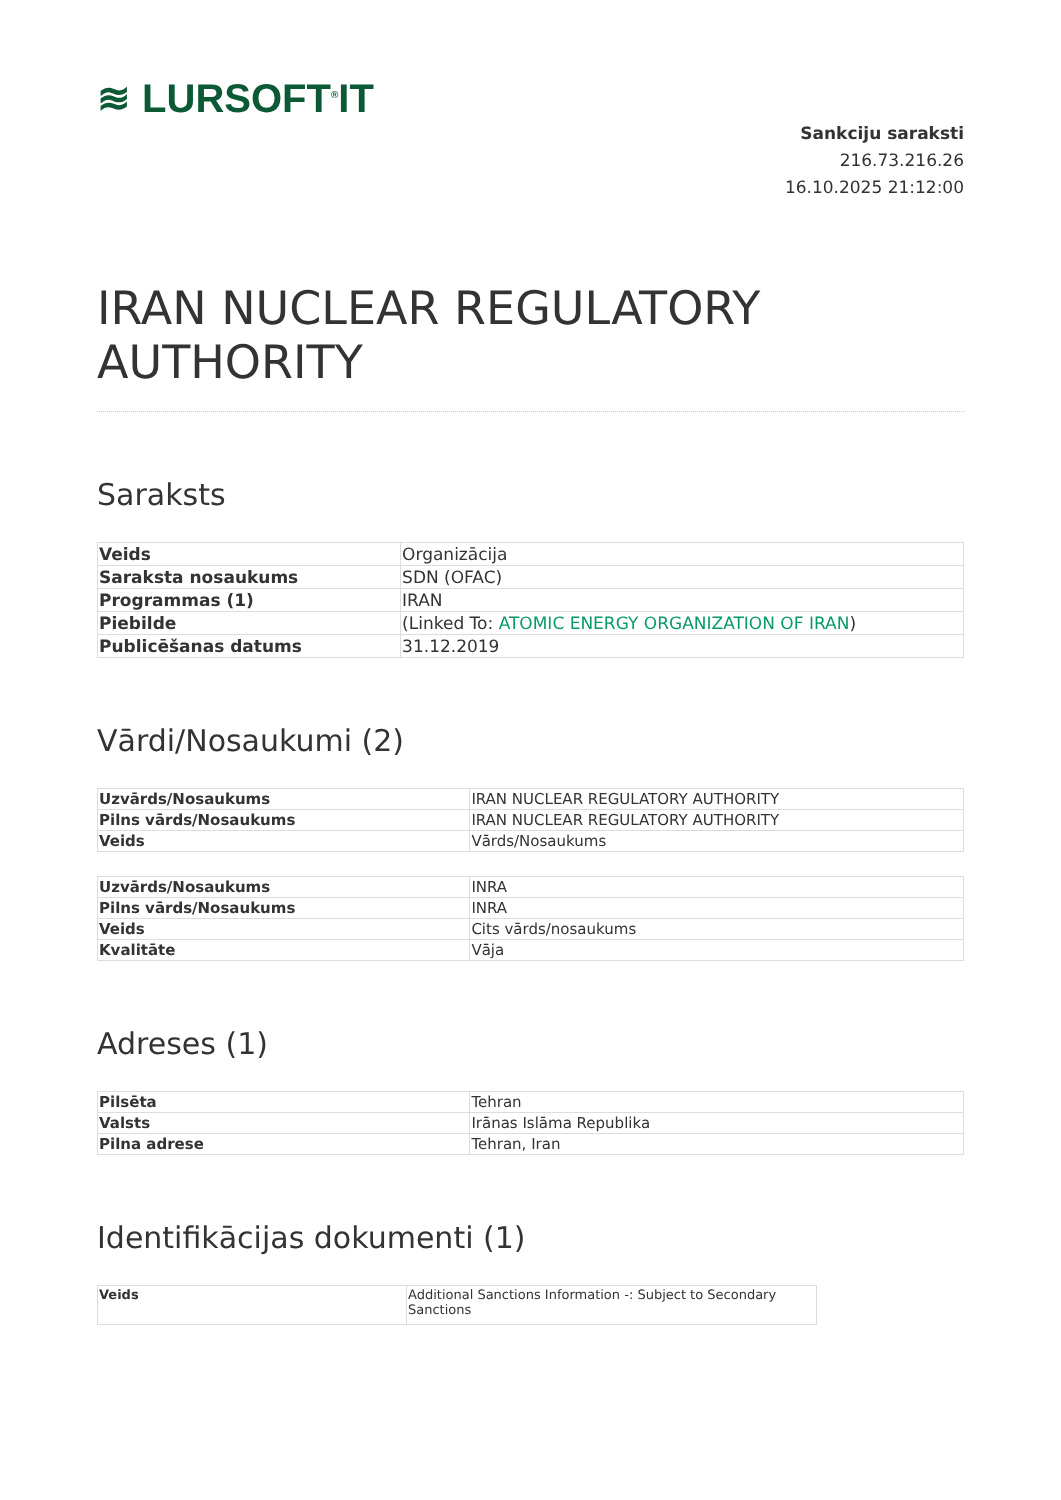≋ LURSOFT<sup>®</sup>IT
Sankciju saraksti
216.73.216.26
16.10.2025 21:12:00
IRAN NUCLEAR REGULATORY AUTHORITY
Saraksts
| Veids | Organizācija |
| Saraksta nosaukums | SDN (OFAC) |
| Programmas (1) | IRAN |
| Piebilde | (Linked To: ATOMIC ENERGY ORGANIZATION OF IRAN ) |
| Publicēšanas datums | 31.12.2019 |
Vārdi/Nosaukumi (2)
| Uzvārds/Nosaukums | IRAN NUCLEAR REGULATORY AUTHORITY |
| Pilns vārds/Nosaukums | IRAN NUCLEAR REGULATORY AUTHORITY |
| Veids | Vārds/Nosaukums |
| Uzvārds/Nosaukums | INRA |
| Pilns vārds/Nosaukums | INRA |
| Veids | Cits vārds/nosaukums |
| Kvalitāte | Vāja |
Adreses (1)
| Pilsēta | Tehran |
| Valsts | Irānas Islāma Republika |
| Pilna adrese | Tehran, Iran |
Identifikācijas dokumenti (1)
| Veids | Additional Sanctions Information -: Subject to Secondary Sanctions |